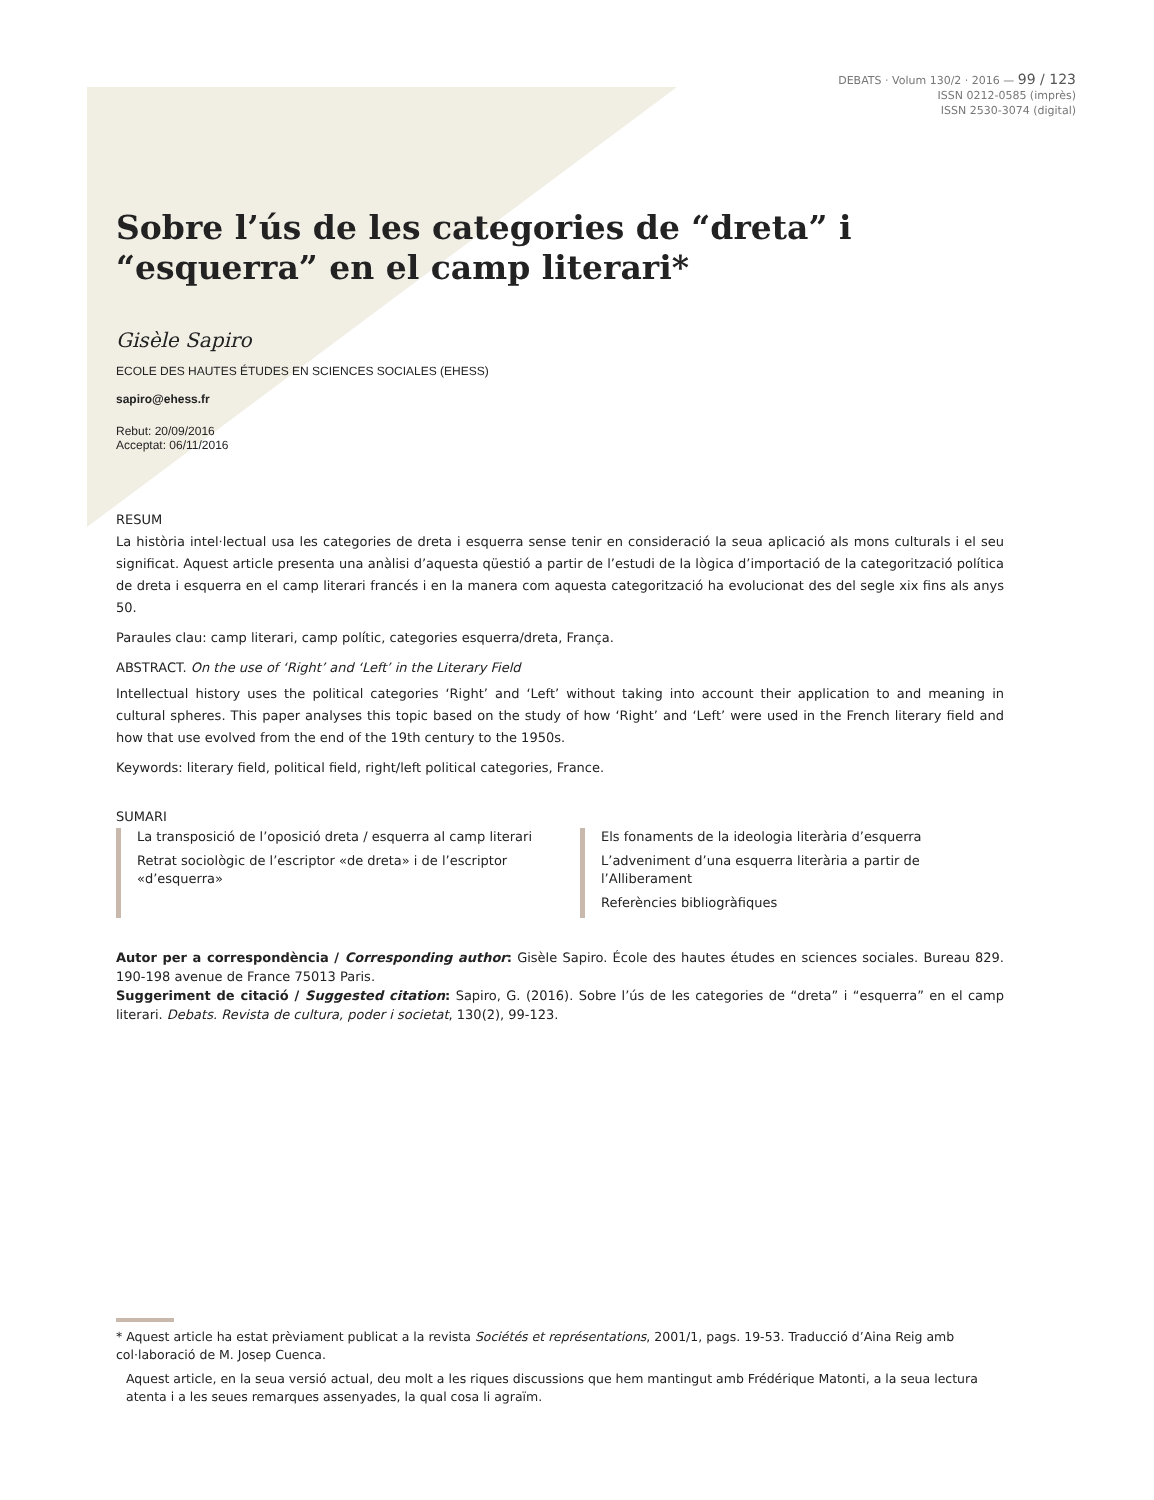DEBATS · Volum 130/2 · 2016 — 99 / 123
ISSN 0212-0585 (imprès)
ISSN 2530-3074 (digital)
Sobre l’ús de les categories de “dreta” i “esquerra” en el camp literari*
Gisèle Sapiro
ECOLE DES HAUTES ÉTUDES EN SCIENCES SOCIALES (EHESS)
sapiro@ehess.fr
Rebut: 20/09/2016
Acceptat: 06/11/2016
RESUM
La història intel·lectual usa les categories de dreta i esquerra sense tenir en consideració la seua aplicació als mons culturals i el seu significat. Aquest article presenta una anàlisi d’aquesta qüestió a partir de l’estudi de la lògica d’importació de la categorització política de dreta i esquerra en el camp literari francés i en la manera com aquesta categorització ha evolucionat des del segle xix fins als anys 50.
Paraules clau: camp literari, camp polític, categories esquerra/dreta, França.
ABSTRACT. On the use of ‘Right’ and ‘Left’ in the Literary Field
Intellectual history uses the political categories ‘Right’ and ‘Left’ without taking into account their application to and meaning in cultural spheres. This paper analyses this topic based on the study of how ‘Right’ and ‘Left’ were used in the French literary field and how that use evolved from the end of the 19th century to the 1950s.
Keywords: literary field, political field, right/left political categories, France.
SUMARI
La transposició de l’oposició dreta / esquerra al camp literari
Retrat sociològic de l’escriptor «de dreta» i de l’escriptor «d’esquerra»
Els fonaments de la ideologia literària d’esquerra
L’adveniment d’una esquerra literària a partir de l’Alliberament
Referències bibliogràfiques
Autor per a correspondència / Corresponding author: Gisèle Sapiro. École des hautes études en sciences sociales. Bureau 829. 190-198 avenue de France 75013 Paris.
Suggeriment de citació / Suggested citation: Sapiro, G. (2016). Sobre l’ús de les categories de “dreta” i “esquerra” en el camp literari. Debats. Revista de cultura, poder i societat, 130(2), 99-123.
* Aquest article ha estat prèviament publicat a la revista Sociétés et représentations, 2001/1, pags. 19-53. Traducció d’Aina Reig amb col·laboració de M. Josep Cuenca.
Aquest article, en la seua versió actual, deu molt a les riques discussions que hem mantingut amb Frédérique Matonti, a la seua lectura atenta i a les seues remarques assenyades, la qual cosa li agraïm.